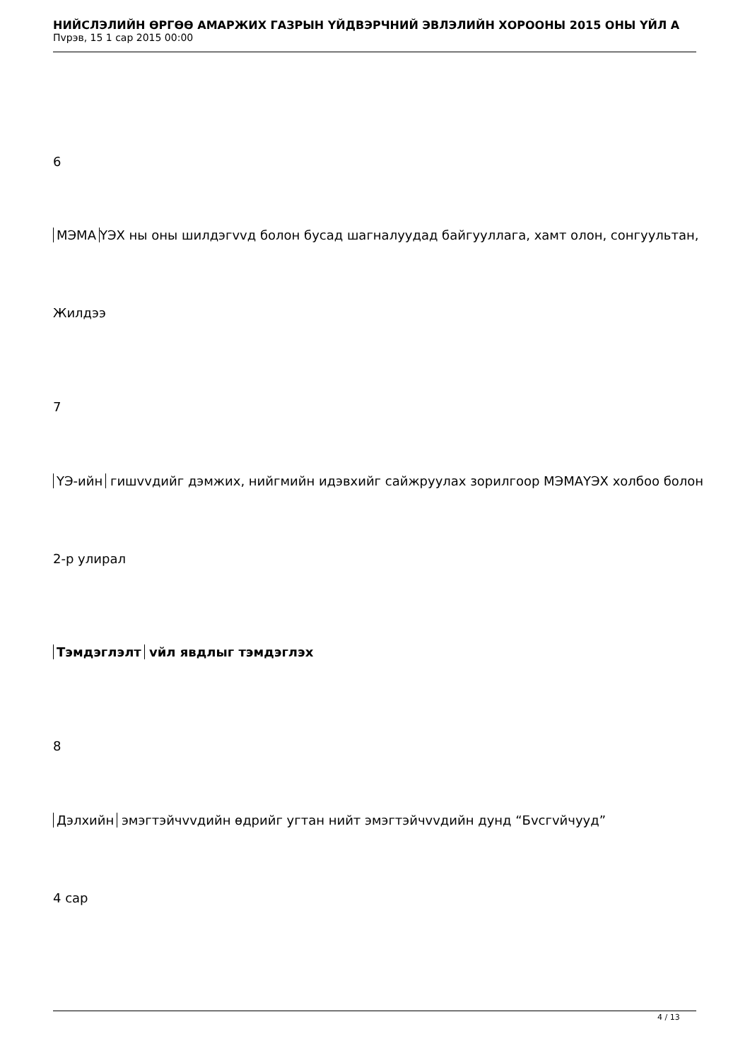НИЙСЛЭЛИЙН ӨРГӨӨ АМАРЖИХ ГАЗРЫН ҮЙДВЭРЧНИЙ ЭВЛЭЛИЙН ХОРООНЫ 2015 ОНЫ ҮЙЛ А
Пvрэв, 15 1 сар 2015 00:00
6
МЭМА ҮЭХ ны оны шилдэгvvд болон бусад шагналуудад байгууллага, хамт олон, сонгуультан,
Жилдээ
7
ҮЭ-ийн гишvvдийг дэмжих, нийгмийн идэвхийг сайжруулах зорилгоор МЭМАҮЭХ холбоо болон
2-р улирал
Тэмдэглэлт vйл явдлыг тэмдэглэх
8
Дэлхийн эмэгтэйчvvдийн өдрийг угтан нийт эмэгтэйчvvдийн дунд “Бvсгvйчууд”
4 сар
4 / 13